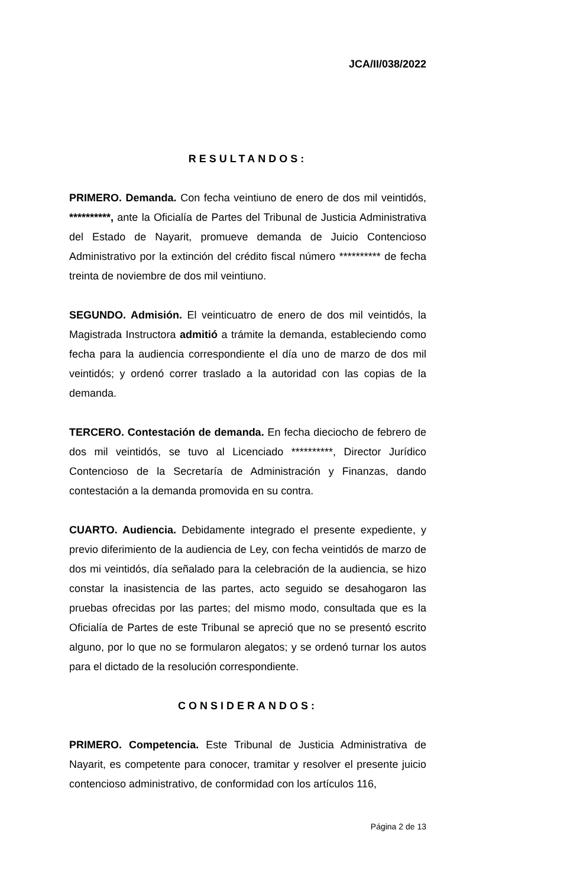JCA/II/038/2022
RESULTANDOS:
PRIMERO. Demanda. Con fecha veintiuno de enero de dos mil veintidós, **********, ante la Oficialía de Partes del Tribunal de Justicia Administrativa del Estado de Nayarit, promueve demanda de Juicio Contencioso Administrativo por la extinción del crédito fiscal número ********** de fecha treinta de noviembre de dos mil veintiuno.
SEGUNDO. Admisión. El veinticuatro de enero de dos mil veintidós, la Magistrada Instructora admitió a trámite la demanda, estableciendo como fecha para la audiencia correspondiente el día uno de marzo de dos mil veintidós; y ordenó correr traslado a la autoridad con las copias de la demanda.
TERCERO. Contestación de demanda. En fecha dieciocho de febrero de dos mil veintidós, se tuvo al Licenciado **********, Director Jurídico Contencioso de la Secretaría de Administración y Finanzas, dando contestación a la demanda promovida en su contra.
CUARTO. Audiencia. Debidamente integrado el presente expediente, y previo diferimiento de la audiencia de Ley, con fecha veintidós de marzo de dos mi veintidós, día señalado para la celebración de la audiencia, se hizo constar la inasistencia de las partes, acto seguido se desahogaron las pruebas ofrecidas por las partes; del mismo modo, consultada que es la Oficialía de Partes de este Tribunal se apreció que no se presentó escrito alguno, por lo que no se formularon alegatos; y se ordenó turnar los autos para el dictado de la resolución correspondiente.
CONSIDERANDOS:
PRIMERO. Competencia. Este Tribunal de Justicia Administrativa de Nayarit, es competente para conocer, tramitar y resolver el presente juicio contencioso administrativo, de conformidad con los artículos 116,
Página 2 de 13